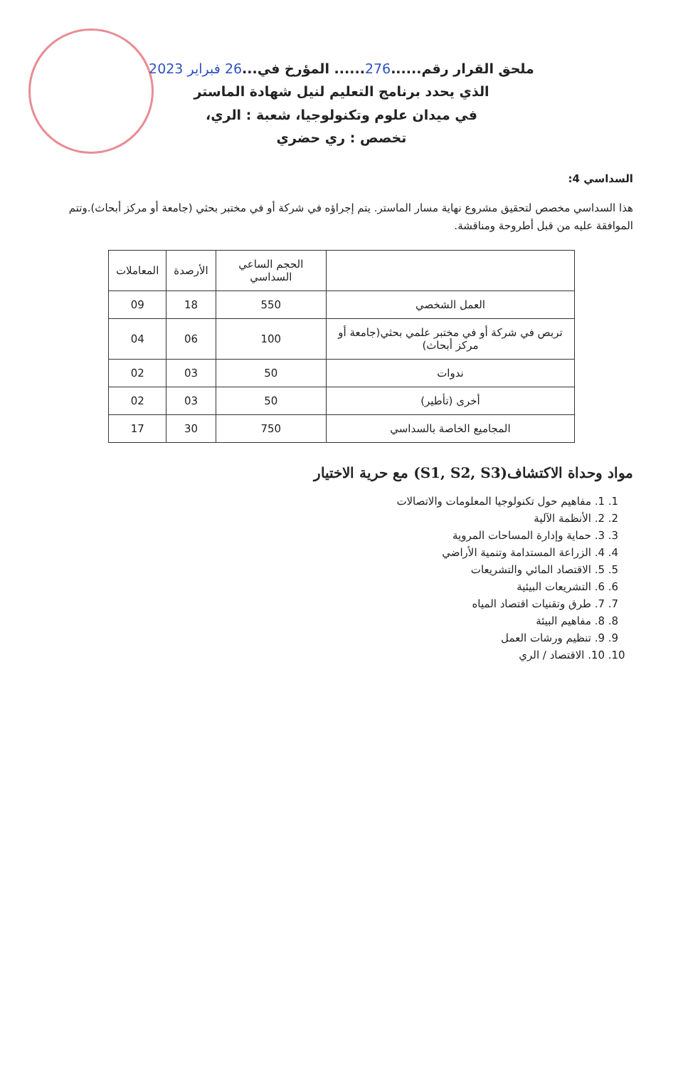ملحق القرار رقم......276...... المؤرخ في...26 فبراير 2023
الذي يحدد برنامج التعليم لنيل شهادة الماستر
في ميدان علوم وتكنولوجيا، شعبة : الري،
تخصص : ري حضري
السداسي 4:
هذا السداسي مخصص لتحقيق مشروع نهاية مسار الماستر. يتم إجراؤه في شركة أو في مختبر بحثي (جامعة أو مركز أبحاث).وتتم الموافقة عليه من قبل أطروحة ومناقشة.
| | الحجم الساعي السداسي | الأرصدة | المعاملات |
| --- | --- | --- | --- |
| العمل الشخصي | 550 | 18 | 09 |
| تربص في شركة أو في مختبر علمي بحثي(جامعة أو مركز أبحاث) | 100 | 06 | 04 |
| ندوات | 50 | 03 | 02 |
| أخرى (تأطير) | 50 | 03 | 02 |
| المجاميع الخاصة بالسداسي | 750 | 30 | 17 |
مواد وحداة الاكتشاف(S1, S2, S3) مع حرية الاختيار
1. 1. مفاهيم حول تكنولوجيا المعلومات والاتصالات
2. 2. الأنظمة الآلية
3. 3. حماية وإدارة المساحات المروية
4. 4. الزراعة المستدامة وتنمية الأراضي
5. 5. الاقتصاد المائي والتشريعات
6. 6. التشريعات البيئية
7. 7. طرق وتقنيات اقتصاد المياه
8. 8. مفاهيم البيئة
9. 9. تنظيم ورشات العمل
10. 10. الاقتصاد / الري